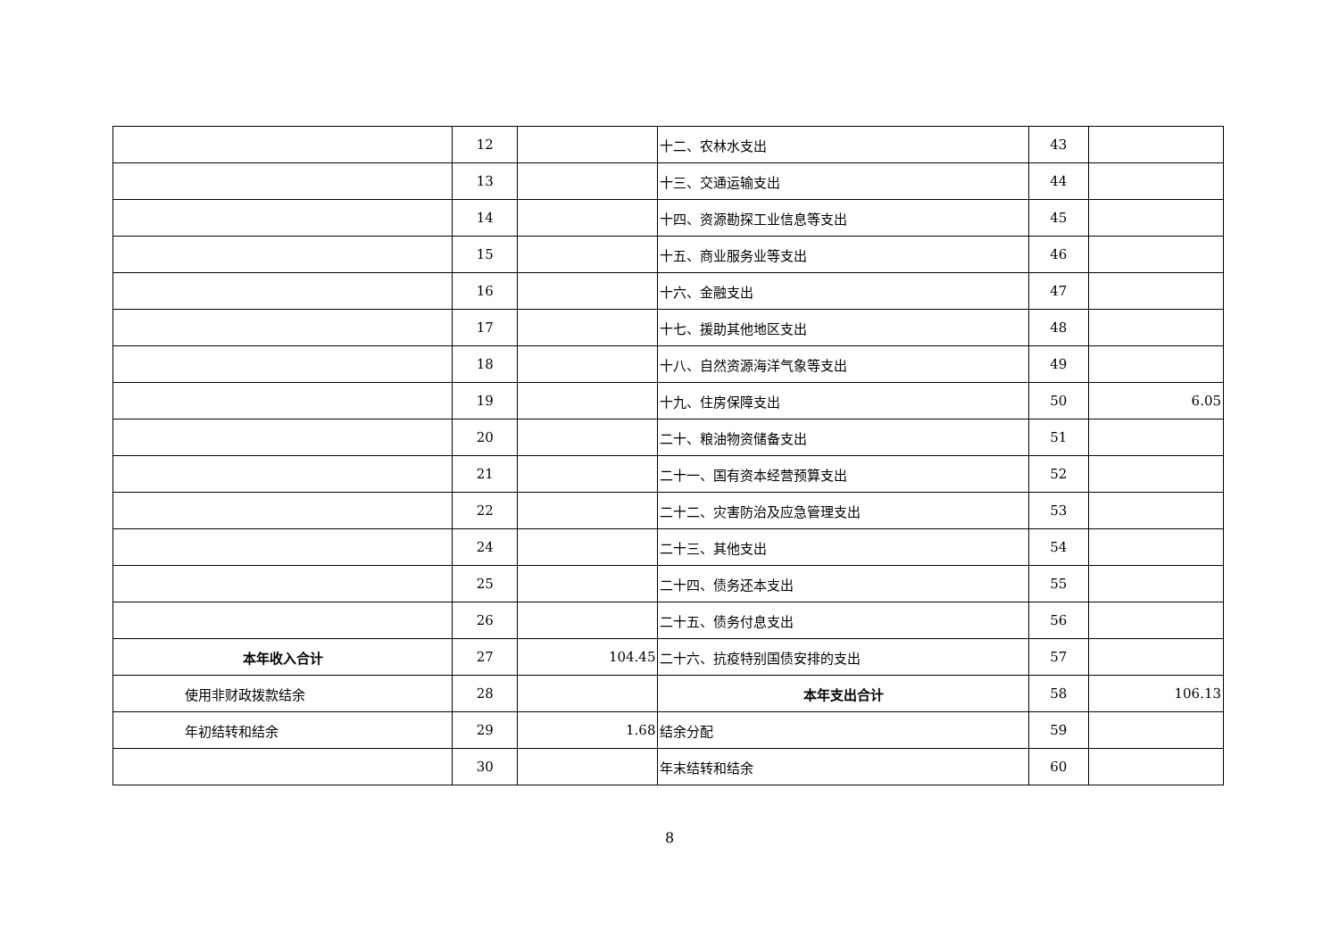| | 12 | | 十二、农林水支出 | 43 | |
| | 13 | | 十三、交通运输支出 | 44 | |
| | 14 | | 十四、资源勘探工业信息等支出 | 45 | |
| | 15 | | 十五、商业服务业等支出 | 46 | |
| | 16 | | 十六、金融支出 | 47 | |
| | 17 | | 十七、援助其他地区支出 | 48 | |
| | 18 | | 十八、自然资源海洋气象等支出 | 49 | |
| | 19 | | 十九、住房保障支出 | 50 | 6.05 |
| | 20 | | 二十、粮油物资储备支出 | 51 | |
| | 21 | | 二十一、国有资本经营预算支出 | 52 | |
| | 22 | | 二十二、灾害防治及应急管理支出 | 53 | |
| | 24 | | 二十三、其他支出 | 54 | |
| | 25 | | 二十四、债务还本支出 | 55 | |
| | 26 | | 二十五、债务付息支出 | 56 | |
| 本年收入合计 | 27 | 104.45 | 二十六、抗疫特别国债安排的支出 | 57 | |
| 使用非财政拨款结余 | 28 | | 本年支出合计 | 58 | 106.13 |
| 年初结转和结余 | 29 | 1.68 | 结余分配 | 59 | |
| | 30 | | 年末结转和结余 | 60 | |
8